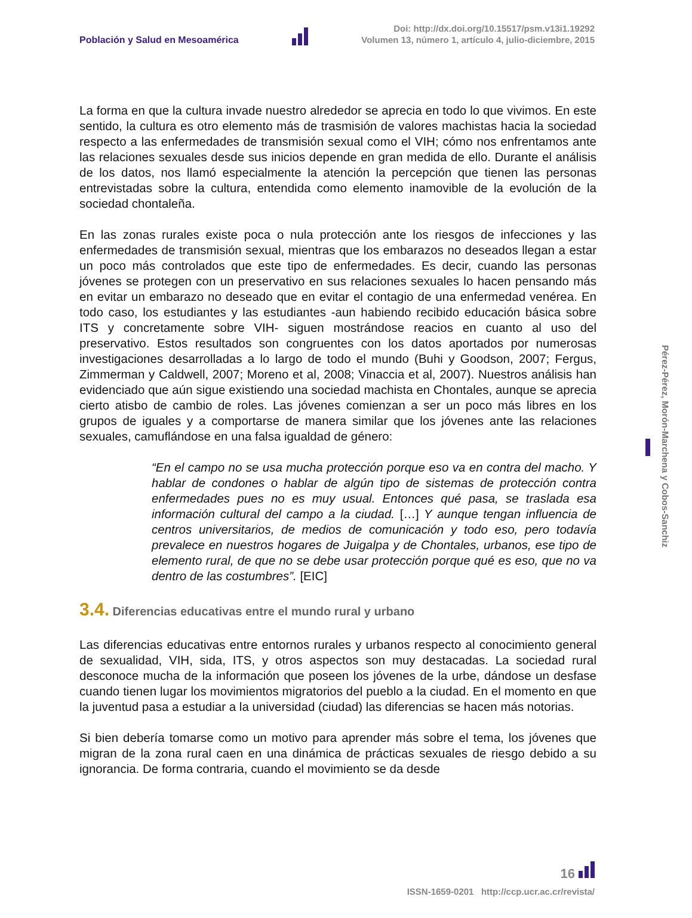Población y Salud en Mesoamérica
Doi: http://dx.doi.org/10.15517/psm.v13i1.19292
Volumen 13, número 1, artículo 4, julio-diciembre, 2015
La forma en que la cultura invade nuestro alrededor se aprecia en todo lo que vivimos. En este sentido, la cultura es otro elemento más de trasmisión de valores machistas hacia la sociedad respecto a las enfermedades de transmisión sexual como el VIH; cómo nos enfrentamos ante las relaciones sexuales desde sus inicios depende en gran medida de ello. Durante el análisis de los datos, nos llamó especialmente la atención la percepción que tienen las personas entrevistadas sobre la cultura, entendida como elemento inamovible de la evolución de la sociedad chontaleña.
En las zonas rurales existe poca o nula protección ante los riesgos de infecciones y las enfermedades de transmisión sexual, mientras que los embarazos no deseados llegan a estar un poco más controlados que este tipo de enfermedades. Es decir, cuando las personas jóvenes se protegen con un preservativo en sus relaciones sexuales lo hacen pensando más en evitar un embarazo no deseado que en evitar el contagio de una enfermedad venérea. En todo caso, los estudiantes y las estudiantes -aun habiendo recibido educación básica sobre ITS y concretamente sobre VIH- siguen mostrándose reacios en cuanto al uso del preservativo. Estos resultados son congruentes con los datos aportados por numerosas investigaciones desarrolladas a lo largo de todo el mundo (Buhi y Goodson, 2007; Fergus, Zimmerman y Caldwell, 2007; Moreno et al, 2008; Vinaccia et al, 2007). Nuestros análisis han evidenciado que aún sigue existiendo una sociedad machista en Chontales, aunque se aprecia cierto atisbo de cambio de roles. Las jóvenes comienzan a ser un poco más libres en los grupos de iguales y a comportarse de manera similar que los jóvenes ante las relaciones sexuales, camuflándose en una falsa igualdad de género:
“En el campo no se usa mucha protección porque eso va en contra del macho. Y hablar de condones o hablar de algún tipo de sistemas de protección contra enfermedades pues no es muy usual. Entonces qué pasa, se traslada esa información cultural del campo a la ciudad. […] Y aunque tengan influencia de centros universitarios, de medios de comunicación y todo eso, pero todavía prevalece en nuestros hogares de Juigalpa y de Chontales, urbanos, ese tipo de elemento rural, de que no se debe usar protección porque qué es eso, que no va dentro de las costumbres”. [EIC]
3.4. Diferencias educativas entre el mundo rural y urbano
Las diferencias educativas entre entornos rurales y urbanos respecto al conocimiento general de sexualidad, VIH, sida, ITS, y otros aspectos son muy destacadas. La sociedad rural desconoce mucha de la información que poseen los jóvenes de la urbe, dándose un desfase cuando tienen lugar los movimientos migratorios del pueblo a la ciudad. En el momento en que la juventud pasa a estudiar a la universidad (ciudad) las diferencias se hacen más notorias.
Si bien debería tomarse como un motivo para aprender más sobre el tema, los jóvenes que migran de la zona rural caen en una dinámica de prácticas sexuales de riesgo debido a su ignorancia. De forma contraria, cuando el movimiento se da desde
Pérez-Pérez, Morón-Marchena y Cobos-Sanchiz
16
ISSN-1659-0201 http://ccp.ucr.ac.cr/revista/